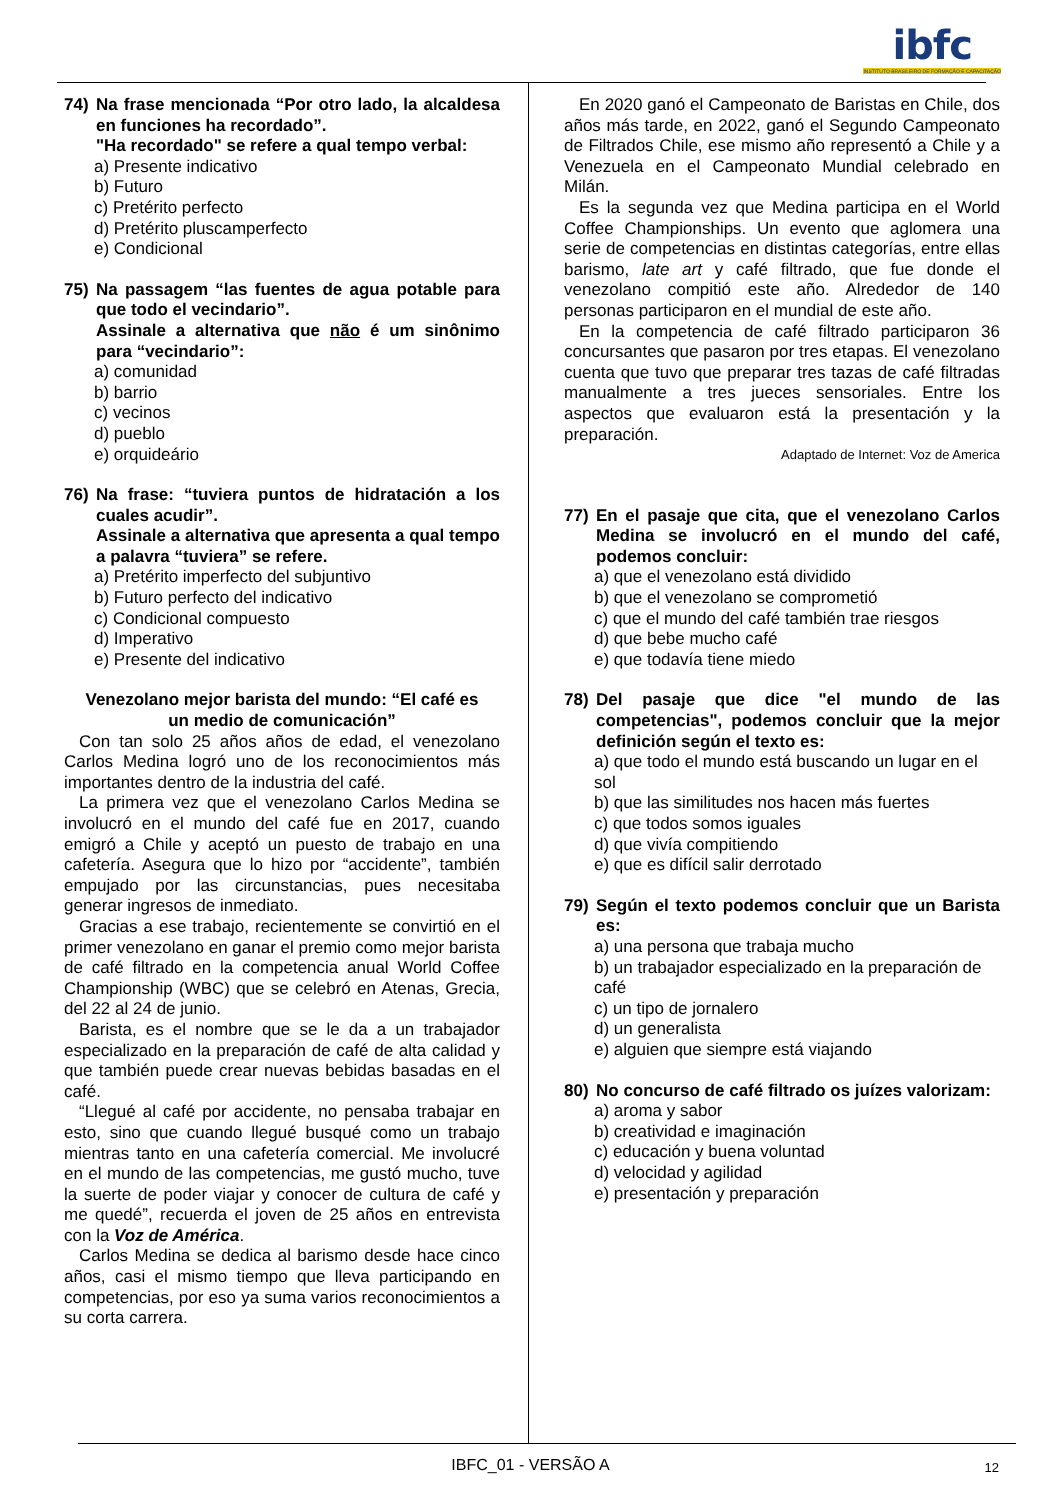ibfc
INSTITUTO BRASILEIRO DE FORMAÇÃO E CAPACITAÇÃO
74) Na frase mencionada “Por otro lado, la alcaldesa en funciones ha recordado”.
"Ha recordado" se refere a qual tempo verbal:
a) Presente indicativo
b) Futuro
c) Pretérito perfecto
d) Pretérito pluscamperfecto
e) Condicional
75) Na passagem “las fuentes de agua potable para que todo el vecindario”.
Assinale a alternativa que não é um sinônimo para “vecindario”:
a) comunidad
b) barrio
c) vecinos
d) pueblo
e) orquideário
76) Na frase: “tuviera puntos de hidratación a los cuales acudir”.
Assinale a alternativa que apresenta a qual tempo a palavra “tuviera” se refere.
a) Pretérito imperfecto del subjuntivo
b) Futuro perfecto del indicativo
c) Condicional compuesto
d) Imperativo
e) Presente del indicativo
Venezolano mejor barista del mundo: “El café es un medio de comunicación”
Con tan solo 25 años años de edad, el venezolano Carlos Medina logró uno de los reconocimientos más importantes dentro de la industria del café.
La primera vez que el venezolano Carlos Medina se involucró en el mundo del café fue en 2017, cuando emigró a Chile y aceptó un puesto de trabajo en una cafetería. Asegura que lo hizo por “accidente”, también empujado por las circunstancias, pues necesitaba generar ingresos de inmediato.
Gracias a ese trabajo, recientemente se convirtió en el primer venezolano en ganar el premio como mejor barista de café filtrado en la competencia anual World Coffee Championship (WBC) que se celebró en Atenas, Grecia, del 22 al 24 de junio.
Barista, es el nombre que se le da a un trabajador especializado en la preparación de café de alta calidad y que también puede crear nuevas bebidas basadas en el café.
“Llegué al café por accidente, no pensaba trabajar en esto, sino que cuando llegué busqué como un trabajo mientras tanto en una cafetería comercial. Me involucré en el mundo de las competencias, me gustó mucho, tuve la suerte de poder viajar y conocer de cultura de café y me quedé”, recuerda el joven de 25 años en entrevista con la Voz de América.
Carlos Medina se dedica al barismo desde hace cinco años, casi el mismo tiempo que lleva participando en competencias, por eso ya suma varios reconocimientos a su corta carrera.
En 2020 ganó el Campeonato de Baristas en Chile, dos años más tarde, en 2022, ganó el Segundo Campeonato de Filtrados Chile, ese mismo año representó a Chile y a Venezuela en el Campeonato Mundial celebrado en Milán.
Es la segunda vez que Medina participa en el World Coffee Championships. Un evento que aglomera una serie de competencias en distintas categorías, entre ellas barismo, late art y café filtrado, que fue donde el venezolano compitió este año. Alrededor de 140 personas participaron en el mundial de este año.
En la competencia de café filtrado participaron 36 concursantes que pasaron por tres etapas. El venezolano cuenta que tuvo que preparar tres tazas de café filtradas manualmente a tres jueces sensoriales. Entre los aspectos que evaluaron está la presentación y la preparación.
Adaptado de Internet: Voz de America
77) En el pasaje que cita, que el venezolano Carlos Medina se involucró en el mundo del café, podemos concluir:
a) que el venezolano está dividido
b) que el venezolano se comprometió
c) que el mundo del café también trae riesgos
d) que bebe mucho café
e) que todavía tiene miedo
78) Del pasaje que dice "el mundo de las competencias", podemos concluir que la mejor definición según el texto es:
a) que todo el mundo está buscando un lugar en el sol
b) que las similitudes nos hacen más fuertes
c) que todos somos iguales
d) que vivía compitiendo
e) que es difícil salir derrotado
79) Según el texto podemos concluir que un Barista es:
a) una persona que trabaja mucho
b) un trabajador especializado en la preparación de café
c) un tipo de jornalero
d) un generalista
e) alguien que siempre está viajando
80) No concurso de café filtrado os juízes valorizam:
a) aroma y sabor
b) creatividad e imaginación
c) educación y buena voluntad
d) velocidad y agilidad
e) presentación y preparación
IBFC_01 - VERSÃO A 12